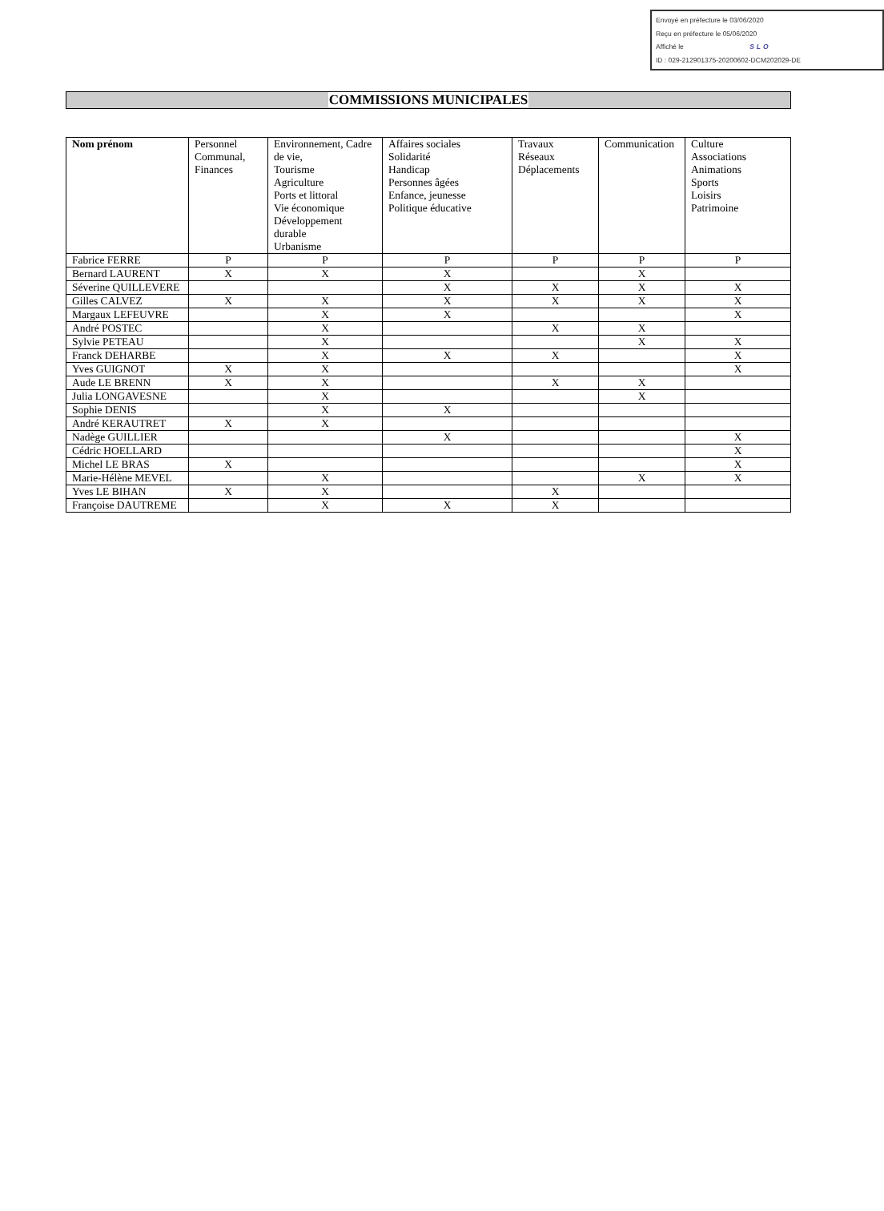Envoyé en préfecture le 03/06/2020
Reçu en préfecture le 05/06/2020
Affiché le SLO
ID : 029-212901375-20200602-DCM202029-DE
COMMISSIONS MUNICIPALES
| Nom prénom | Personnel Communal, Finances | Environnement, Cadre de vie, Tourisme Agriculture Ports et littoral Vie économique Développement durable Urbanisme | Affaires sociales Solidarité Handicap Personnes âgées Enfance, jeunesse Politique éducative | Travaux Réseaux Déplacements | Communication | Culture Associations Animations Sports Loisirs Patrimoine |
| --- | --- | --- | --- | --- | --- | --- |
| Fabrice FERRE | P | P | P | P | P | P |
| Bernard LAURENT | X | X | X | | X | |
| Séverine QUILLEVERE | | | X | X | X | X |
| Gilles CALVEZ | X | X | X | X | X | X |
| Margaux LEFEUVRE | | X | X | | | X |
| André POSTEC | | X | | X | X | |
| Sylvie PETEAU | | X | | | X | X |
| Franck DEHARBE | | X | X | X | | X |
| Yves GUIGNOT | X | X | | | | X |
| Aude LE BRENN | X | X | | X | X | |
| Julia LONGAVESNE | | X | | | X | |
| Sophie DENIS | | X | X | | | |
| André KERAUTRET | X | X | | | | |
| Nadège GUILLIER | | | X | | | X |
| Cédric HOELLARD | | | | | | X |
| Michel LE BRAS | X | | | | | X |
| Marie-Hélène MEVEL | | X | | | X | X |
| Yves LE BIHAN | X | X | | X | | |
| Françoise DAUTREME | | X | X | X | | |